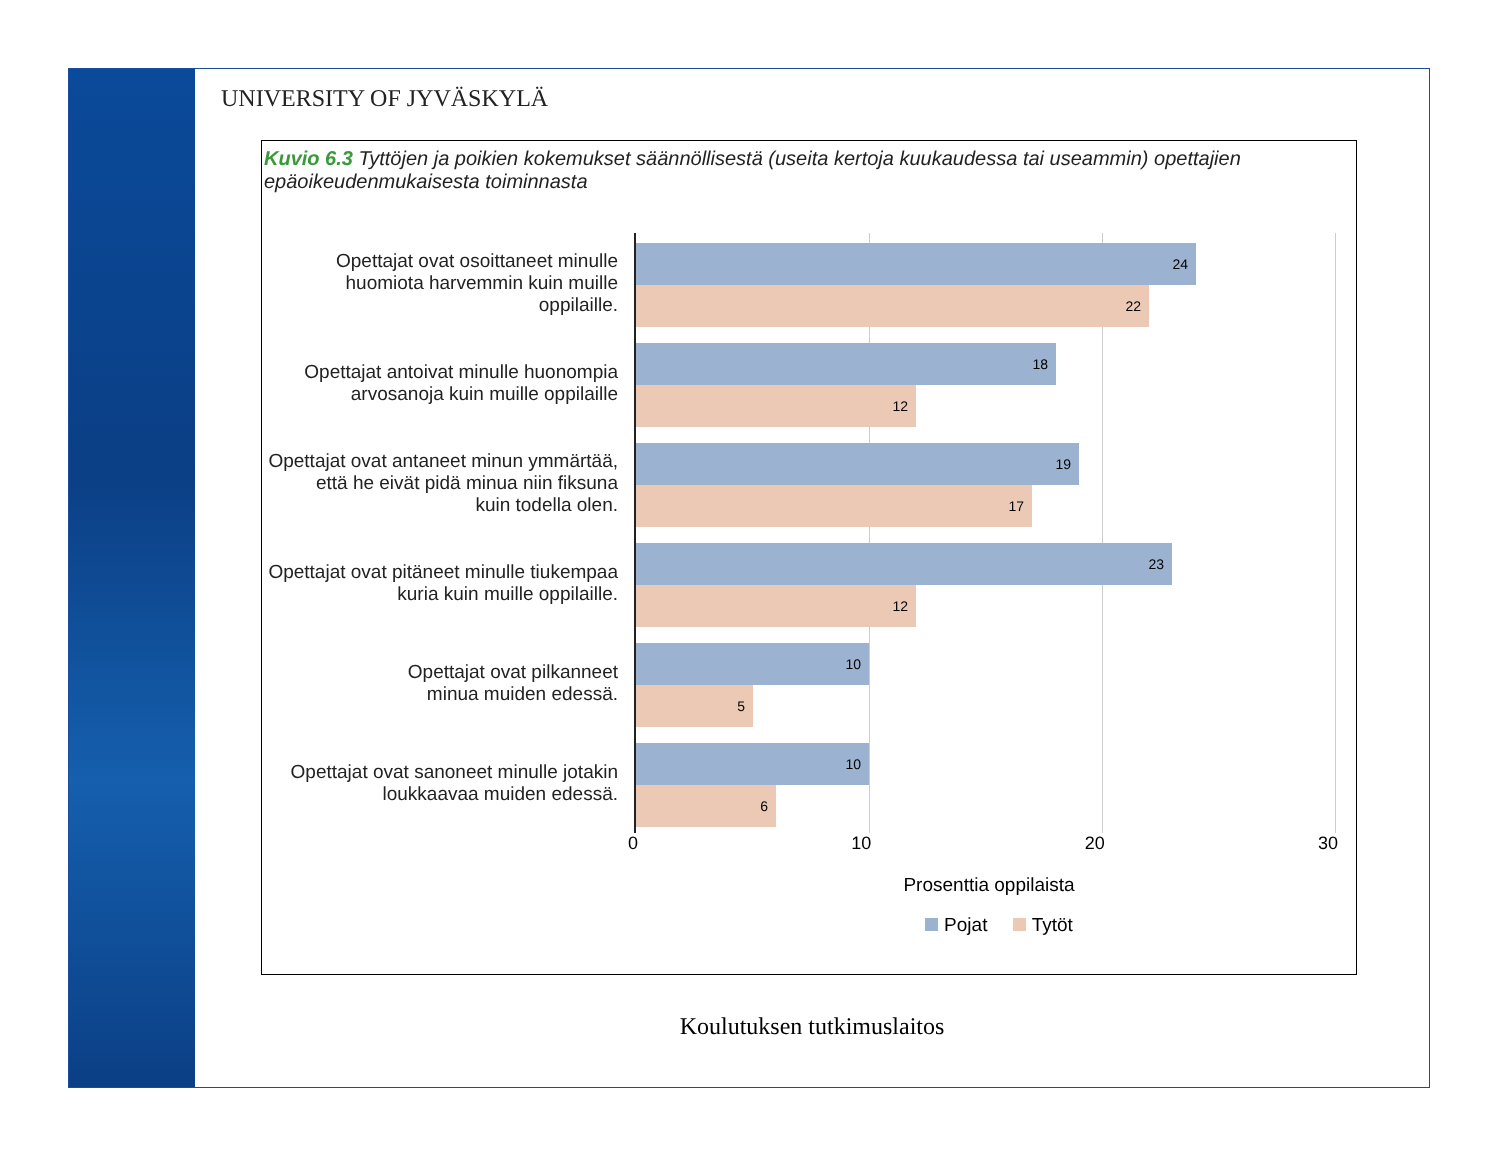UNIVERSITY OF JYVÄSKYLÄ
Kuvio 6.3 Tyttöjen ja poikien kokemukset säännöllisestä (useita kertoja kuukaudessa tai useammin) opettajien epäoikeudenmukaisesta toiminnasta
Opettajat ovat osoittaneet minulle
huomiota harvemmin kuin muille oppilaille.
Opettajat antoivat minulle huonompia
arvosanoja kuin muille oppilaille
Opettajat ovat antaneet minun ymmärtää,
että he eivät pidä minua niin fiksuna
kuin todella olen.
Opettajat ovat pitäneet minulle tiukempaa
kuria kuin muille oppilaille.
Opettajat ovat pilkanneet
minua muiden edessä.
Opettajat ovat sanoneet minulle jotakin
loukkaavaa muiden edessä.
24
22
18
12
19
17
23
12
10
5
10
6
0 10 20 30
Prosenttia oppilaista
Pojat Tytöt
Koulutuksen tutkimuslaitos